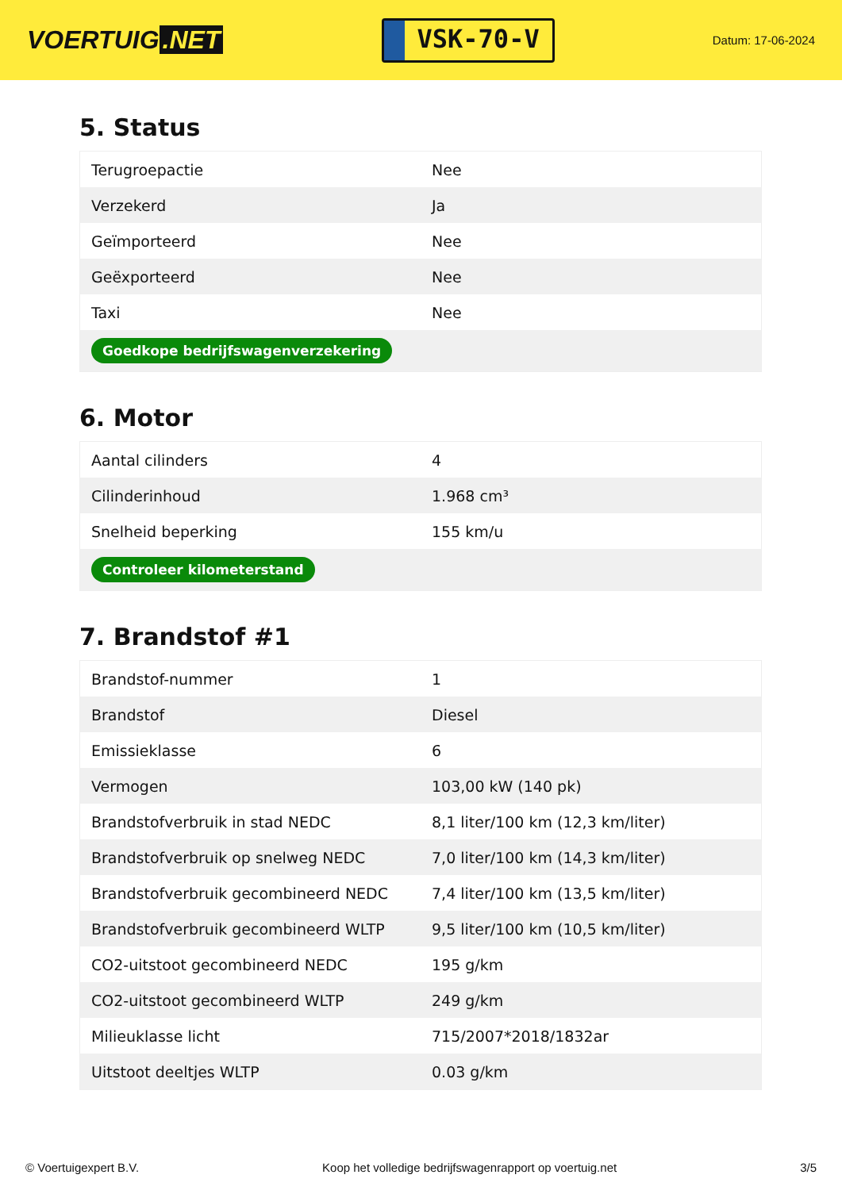VOERTUIG.NET
VSK-70-V
Datum: 17-06-2024
5. Status
| Terugroepactie | Nee |
| Verzekerd | Ja |
| Geïmporteerd | Nee |
| Geëxporteerd | Nee |
| Taxi | Nee |
| Goedkope bedrijfswagenverzekering | |
6. Motor
| Aantal cilinders | 4 |
| Cilinderinhoud | 1.968 cm³ |
| Snelheid beperking | 155 km/u |
| Controleer kilometerstand | |
7. Brandstof #1
| Brandstof-nummer | 1 |
| Brandstof | Diesel |
| Emissieklasse | 6 |
| Vermogen | 103,00 kW (140 pk) |
| Brandstofverbruik in stad NEDC | 8,1 liter/100 km (12,3 km/liter) |
| Brandstofverbruik op snelweg NEDC | 7,0 liter/100 km (14,3 km/liter) |
| Brandstofverbruik gecombineerd NEDC | 7,4 liter/100 km (13,5 km/liter) |
| Brandstofverbruik gecombineerd WLTP | 9,5 liter/100 km (10,5 km/liter) |
| CO2-uitstoot gecombineerd NEDC | 195 g/km |
| CO2-uitstoot gecombineerd WLTP | 249 g/km |
| Milieuklasse licht | 715/2007*2018/1832ar |
| Uitstoot deeltjes WLTP | 0.03 g/km |
© Voertuigexpert B.V. Koop het volledige bedrijfswagenrapport op voertuig.net 3/5